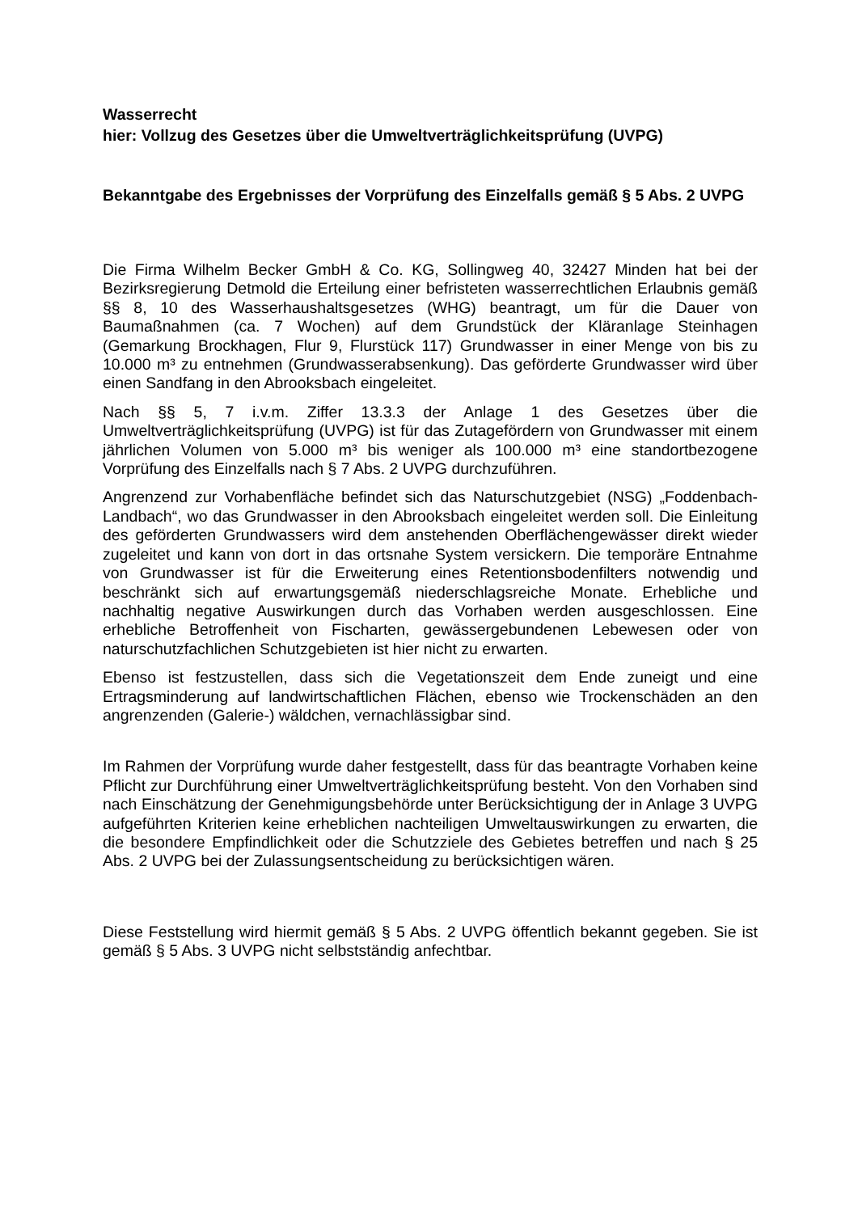Wasserrecht
hier: Vollzug des Gesetzes über die Umweltverträglichkeitsprüfung (UVPG)
Bekanntgabe des Ergebnisses der Vorprüfung des Einzelfalls gemäß § 5 Abs. 2 UVPG
Die Firma Wilhelm Becker GmbH & Co. KG, Sollingweg 40, 32427 Minden hat bei der Bezirksregierung Detmold die Erteilung einer befristeten wasserrechtlichen Erlaubnis gemäß §§ 8, 10 des Wasserhaushaltsgesetzes (WHG) beantragt, um für die Dauer von Baumaßnahmen (ca. 7 Wochen) auf dem Grundstück der Kläranlage Steinhagen (Gemarkung Brockhagen, Flur 9, Flurstück 117) Grundwasser in einer Menge von bis zu 10.000 m³ zu entnehmen (Grundwasserabsenkung). Das geförderte Grundwasser wird über einen Sandfang in den Abrooksbach eingeleitet.
Nach §§ 5, 7 i.v.m. Ziffer 13.3.3 der Anlage 1 des Gesetzes über die Umweltverträglichkeitsprüfung (UVPG) ist für das Zutagefördern von Grundwasser mit einem jährlichen Volumen von 5.000 m³ bis weniger als 100.000 m³ eine standortbezogene Vorprüfung des Einzelfalls nach § 7 Abs. 2 UVPG durchzuführen.
Angrenzend zur Vorhabenfläche befindet sich das Naturschutzgebiet (NSG) „Foddenbach-Landbach“, wo das Grundwasser in den Abrooksbach eingeleitet werden soll. Die Einleitung des geförderten Grundwassers wird dem anstehenden Oberflächengewässer direkt wieder zugeleitet und kann von dort in das ortsnahe System versickern. Die temporäre Entnahme von Grundwasser ist für die Erweiterung eines Retentionsbodenfilters notwendig und beschränkt sich auf erwartungsgemäß niederschlagsreiche Monate. Erhebliche und nachhaltig negative Auswirkungen durch das Vorhaben werden ausgeschlossen. Eine erhebliche Betroffenheit von Fischarten, gewässergebundenen Lebewesen oder von naturschutzfachlichen Schutzgebieten ist hier nicht zu erwarten.
Ebenso ist festzustellen, dass sich die Vegetationszeit dem Ende zuneigt und eine Ertragsminderung auf landwirtschaftlichen Flächen, ebenso wie Trockenschäden an den angrenzenden (Galerie-) wäldchen, vernachlässigbar sind.
Im Rahmen der Vorprüfung wurde daher festgestellt, dass für das beantragte Vorhaben keine Pflicht zur Durchführung einer Umweltverträglichkeitsprüfung besteht. Von den Vorhaben sind nach Einschätzung der Genehmigungsbehörde unter Berücksichtigung der in Anlage 3 UVPG aufgeführten Kriterien keine erheblichen nachteiligen Umweltauswirkungen zu erwarten, die die besondere Empfindlichkeit oder die Schutzziele des Gebietes betreffen und nach § 25 Abs. 2 UVPG bei der Zulassungsentscheidung zu berücksichtigen wären.
Diese Feststellung wird hiermit gemäß § 5 Abs. 2 UVPG öffentlich bekannt gegeben. Sie ist gemäß § 5 Abs. 3 UVPG nicht selbstständig anfechtbar.